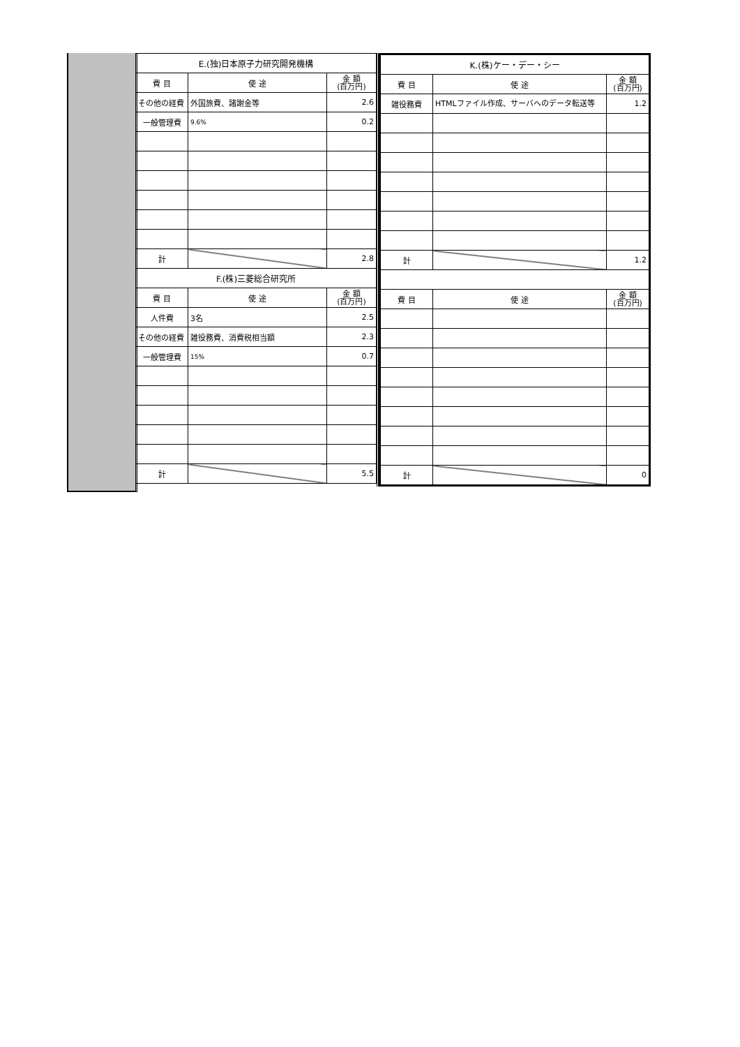| E.(独)日本原子力研究開発機構 | | |
| --- | --- | --- |
| 費 目 | 使 途 | 金 額 (百万円) |
| その他の経費 | 外国旅費、諸謝金等 | 2.6 |
| 一般管理費 | 9.6% | 0.2 |
| 計 | | 2.8 |
| F.(株)三菱総合研究所 | | |
| 費 目 | 使 途 | 金 額 (百万円) |
| 人件費 | 3名 | 2.5 |
| その他の経費 | 雑役務費、消費税相当額 | 2.3 |
| 一般管理費 | 15% | 0.7 |
| 計 | | 5.5 |
| K.(株)ケー・デー・シー | | |
| --- | --- | --- |
| 費 目 | 使 途 | 金 額 (百万円) |
| 雑役務費 | HTMLファイル作成、サーバへのデータ転送等 | 1.2 |
| 計 | | 1.2 |
| 費 目 | 使 途 | 金 額 (百万円) |
| 計 | | 0 |